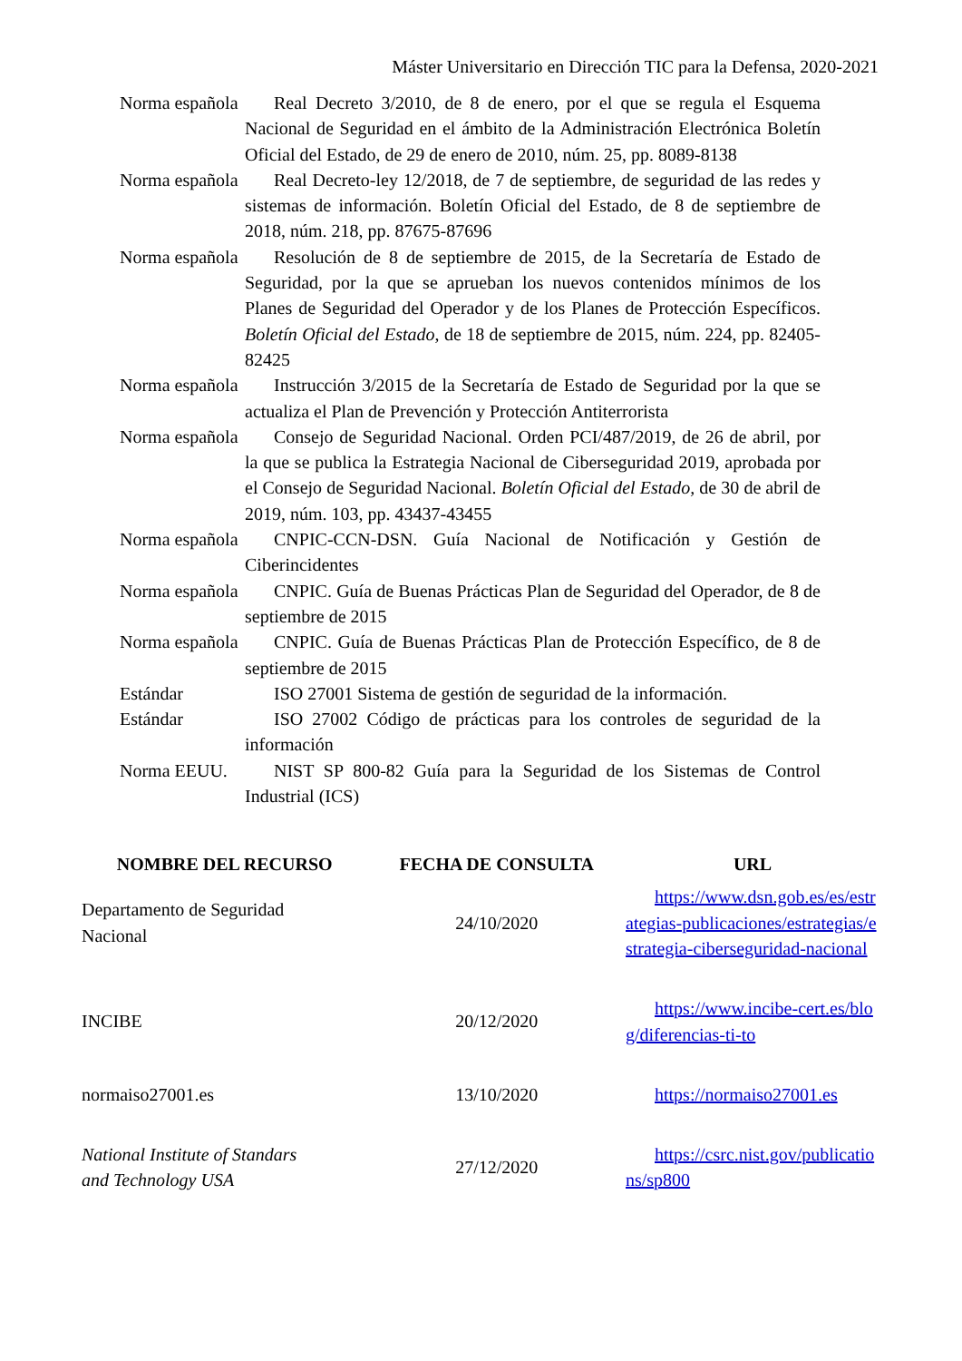Máster Universitario en Dirección TIC para la Defensa, 2020-2021
| Norma española | Real Decreto 3/2010, de 8 de enero, por el que se regula el Esquema Nacional de Seguridad en el ámbito de la Administración Electrónica Boletín Oficial del Estado, de 29 de enero de 2010, núm. 25, pp. 8089-8138 |
| Norma española | Real Decreto-ley 12/2018, de 7 de septiembre, de seguridad de las redes y sistemas de información. Boletín Oficial del Estado, de 8 de septiembre de 2018, núm. 218, pp. 87675-87696 |
| Norma española | Resolución de 8 de septiembre de 2015, de la Secretaría de Estado de Seguridad, por la que se aprueban los nuevos contenidos mínimos de los Planes de Seguridad del Operador y de los Planes de Protección Específicos. Boletín Oficial del Estado , de 18 de septiembre de 2015, núm. 224, pp. 82405-82425 |
| Norma española | Instrucción 3/2015 de la Secretaría de Estado de Seguridad por la que se actualiza el Plan de Prevención y Protección Antiterrorista |
| Norma española | Consejo de Seguridad Nacional. Orden PCI/487/2019, de 26 de abril, por la que se publica la Estrategia Nacional de Ciberseguridad 2019, aprobada por el Consejo de Seguridad Nacional. Boletín Oficial del Estado, de 30 de abril de 2019, núm. 103, pp. 43437-43455 |
| Norma española | CNPIC-CCN-DSN. Guía Nacional de Notificación y Gestión de Ciberincidentes |
| Norma española | CNPIC. Guía de Buenas Prácticas Plan de Seguridad del Operador, de 8 de septiembre de 2015 |
| Norma española | CNPIC. Guía de Buenas Prácticas Plan de Protección Específico, de 8 de septiembre de 2015 |
| Estándar | ISO 27001 Sistema de gestión de seguridad de la información. |
| Estándar | ISO 27002 Código de prácticas para los controles de seguridad de la información |
| Norma EEUU. | NIST SP 800-82 Guía para la Seguridad de los Sistemas de Control Industrial (ICS) |
| NOMBRE DEL RECURSO | FECHA DE CONSULTA | URL |
| --- | --- | --- |
| Departamento de Seguridad Nacional | 24/10/2020 | https://www.dsn.gob.es/es/estrategias-publicaciones/estrategias/estrategia-ciberseguridad-nacional |
| INCIBE | 20/12/2020 | https://www.incibe-cert.es/blog/diferencias-ti-to |
| normaiso27001.es | 13/10/2020 | https://normaiso27001.es |
| National Institute of Standars and Technology USA | 27/12/2020 | https://csrc.nist.gov/publications/sp800 |